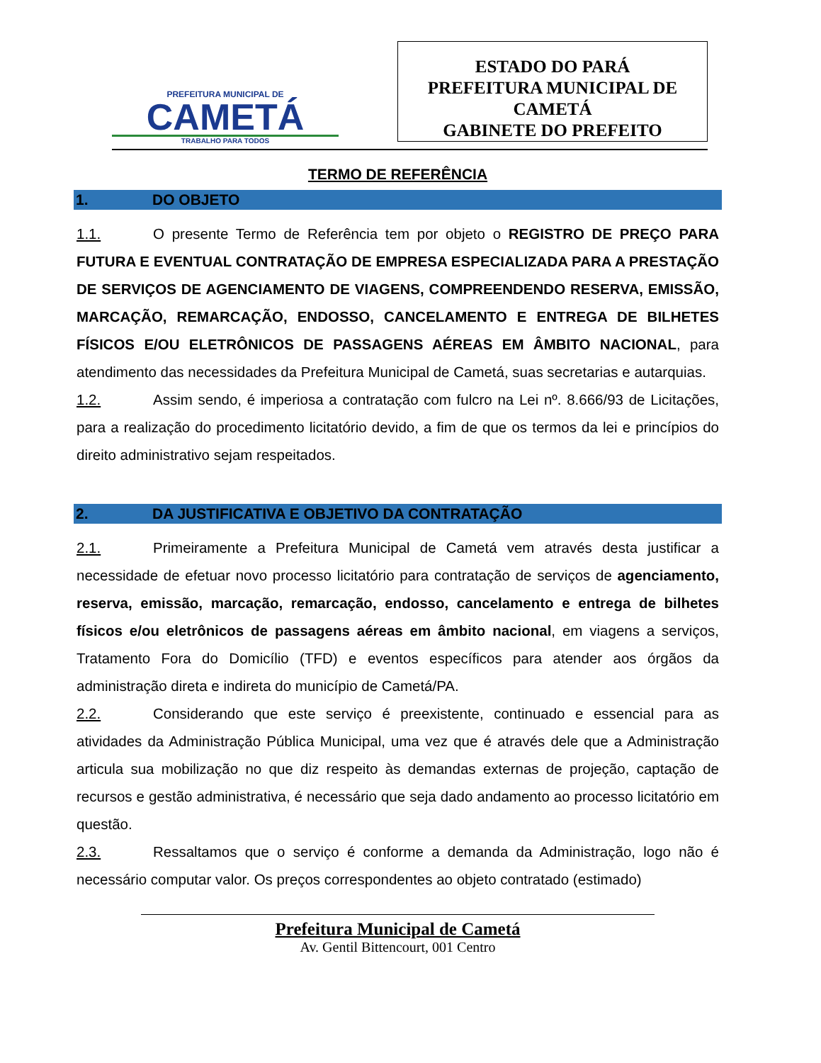PREFEITURA MUNICIPAL DE
CAMETÁ
TRABALHO PARA TODOS
ESTADO DO PARÁ
PREFEITURA MUNICIPAL DE
CAMETÁ
GABINETE DO PREFEITO
TERMO DE REFERÊNCIA
1. DO OBJETO
1.1. O presente Termo de Referência tem por objeto o REGISTRO DE PREÇO PARA FUTURA E EVENTUAL CONTRATAÇÃO DE EMPRESA ESPECIALIZADA PARA A PRESTAÇÃO DE SERVIÇOS DE AGENCIAMENTO DE VIAGENS, COMPREENDENDO RESERVA, EMISSÃO, MARCAÇÃO, REMARCAÇÃO, ENDOSSO, CANCELAMENTO E ENTREGA DE BILHETES FÍSICOS E/OU ELETRÔNICOS DE PASSAGENS AÉREAS EM ÂMBITO NACIONAL, para atendimento das necessidades da Prefeitura Municipal de Cametá, suas secretarias e autarquias.
1.2. Assim sendo, é imperiosa a contratação com fulcro na Lei nº. 8.666/93 de Licitações, para a realização do procedimento licitatório devido, a fim de que os termos da lei e princípios do direito administrativo sejam respeitados.
2. DA JUSTIFICATIVA E OBJETIVO DA CONTRATAÇÃO
2.1. Primeiramente a Prefeitura Municipal de Cametá vem através desta justificar a necessidade de efetuar novo processo licitatório para contratação de serviços de agenciamento, reserva, emissão, marcação, remarcação, endosso, cancelamento e entrega de bilhetes físicos e/ou eletrônicos de passagens aéreas em âmbito nacional, em viagens a serviços, Tratamento Fora do Domicílio (TFD) e eventos específicos para atender aos órgãos da administração direta e indireta do município de Cametá/PA.
2.2. Considerando que este serviço é preexistente, continuado e essencial para as atividades da Administração Pública Municipal, uma vez que é através dele que a Administração articula sua mobilização no que diz respeito às demandas externas de projeção, captação de recursos e gestão administrativa, é necessário que seja dado andamento ao processo licitatório em questão.
2.3. Ressaltamos que o serviço é conforme a demanda da Administração, logo não é necessário computar valor. Os preços correspondentes ao objeto contratado (estimado)
Prefeitura Municipal de Cametá
Av. Gentil Bittencourt, 001 Centro